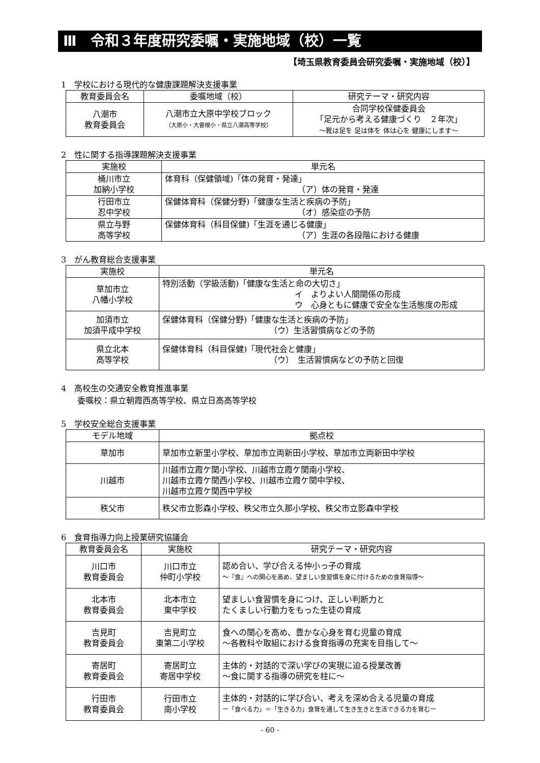Ⅲ　令和３年度研究委嘱・実施地域（校）一覧
【埼玉県教育委員会研究委嘱・実施地域（校）】
1　学校における現代的な健康課題解決支援事業
| 教育委員会名 | 委嘱地域（校） | 研究テーマ・研究内容 |
| --- | --- | --- |
| 八潮市 教育委員会 | 八潮市立大原中学校ブロック （大原小・大曽根小・県立八潮高等学校） | 合同学校保健委員会 「足元から考える健康づくり ２年次」 ～靴は足を 足は体を 体は心を 健康にします～ |
2　性に関する指導課題解決支援事業
| 実施校 | 単元名 |
| --- | --- |
| 桶川市立 加納小学校 | 体育科（保健領域)「体の発育・発達」 （ア）体の発育・発達 |
| 行田市立 忍中学校 | 保健体育科（保健分野)「健康な生活と疾病の予防」 （オ）感染症の予防 |
| 県立与野 高等学校 | 保健体育科（科目保健)「生涯を通じる健康」 （ア）生涯の各段階における健康 |
3　がん教育総合支援事業
| 実施校 | 単元名 |
| --- | --- |
| 草加市立 八幡小学校 | 特別活動（学級活動)「健康な生活と命の大切さ」 イ よりよい人間関係の形成 ウ 心身ともに健康で安全な生活態度の形成 |
| 加須市立 加須平成中学校 | 保健体育科（保健分野)「健康な生活と疾病の予防」 （ウ）生活習慣病などの予防 |
| 県立北本 高等学校 | 保健体育科（科目保健)「現代社会と健康」 （ウ） 生活習慣病などの予防と回復 |
4　高校生の交通安全教育推進事業
　　委嘱校：県立朝霞西高等学校、県立日高高等学校
5　学校安全総合支援事業
| モデル地域 | 拠点校 |
| --- | --- |
| 草加市 | 草加市立新里小学校、草加市立両新田小学校、草加市立両新田中学校 |
| 川越市 | 川越市立霞ケ関小学校、川越市立霞ケ関南小学校、 川越市立霞ケ関西小学校、川越市立霞ケ関中学校、 川越市立霞ケ関西中学校 |
| 秩父市 | 秩父市立影森小学校、秩父市立久那小学校、秩父市立影森中学校 |
6　食育指導力向上授業研究協議会
| 教育委員会名 | 実施校 | 研究テーマ・研究内容 |
| --- | --- | --- |
| 川口市 教育委員会 | 川口市立 仲町小学校 | 認め合い、学び合える仲小っ子の育成 ～『食』への関心を高め、望ましい食習慣を身に付けるための食育指導～ |
| 北本市 教育委員会 | 北本市立 東中学校 | 望ましい食習慣を身につけ、正しい判断力と たくましい行動力をもった生徒の育成 |
| 吉見町 教育委員会 | 吉見町立 東第二小学校 | 食への関心を高め、豊かな心身を育む児童の育成 ～各教科や取組における食育指導の充実を目指して～ |
| 寄居町 教育委員会 | 寄居町立 寄居中学校 | 主体的・対話的で深い学びの実現に迫る授業改善 ～食に関する指導の研究を柱に～ |
| 行田市 教育委員会 | 行田市立 南小学校 | 主体的・対話的に学び合い、考えを深め合える児童の育成 ー「食べる力」＝「生きる力」食育を通して生き生きと生活できる力を育むー |
- 60 -